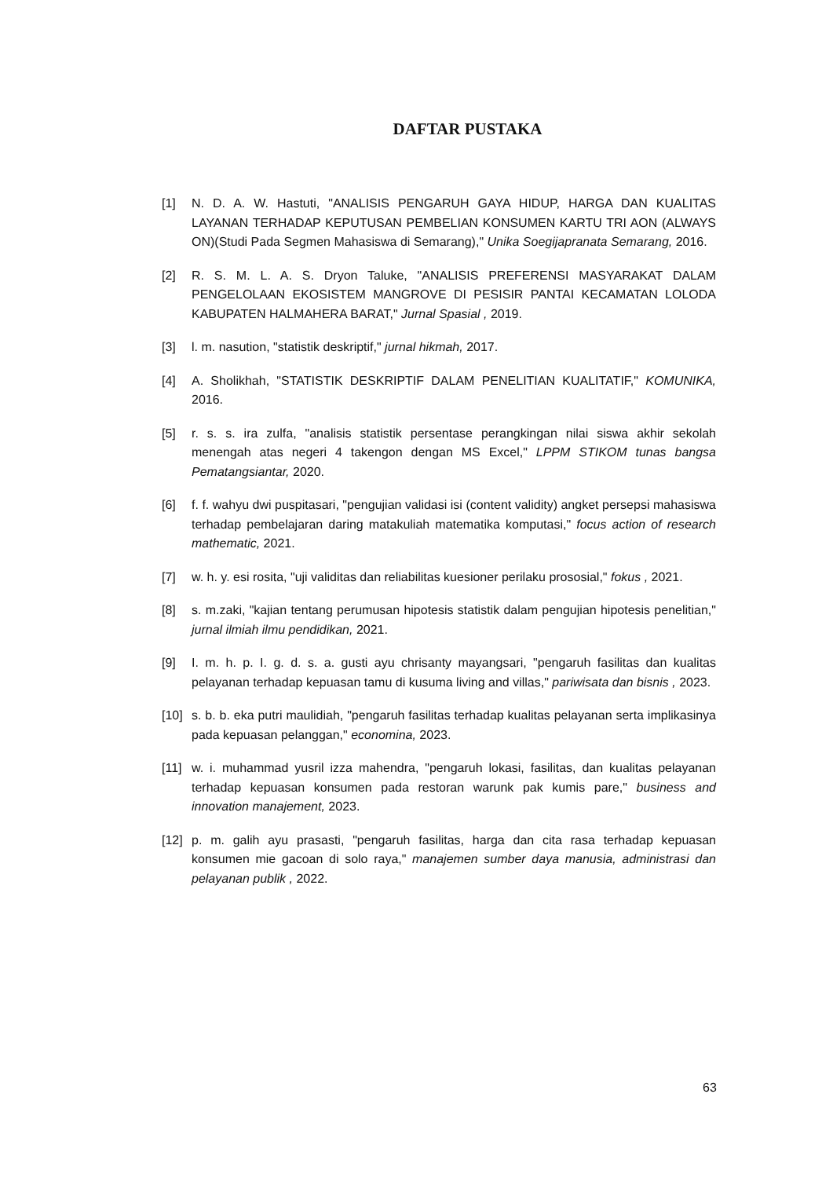DAFTAR PUSTAKA
[1] N. D. A. W. Hastuti, "ANALISIS PENGARUH GAYA HIDUP, HARGA DAN KUALITAS LAYANAN TERHADAP KEPUTUSAN PEMBELIAN KONSUMEN KARTU TRI AON (ALWAYS ON)(Studi Pada Segmen Mahasiswa di Semarang)," Unika Soegijapranata Semarang, 2016.
[2] R. S. M. L. A. S. Dryon Taluke, "ANALISIS PREFERENSI MASYARAKAT DALAM PENGELOLAAN EKOSISTEM MANGROVE DI PESISIR PANTAI KECAMATAN LOLODA KABUPATEN HALMAHERA BARAT," Jurnal Spasial , 2019.
[3] l. m. nasution, "statistik deskriptif," jurnal hikmah, 2017.
[4] A. Sholikhah, "STATISTIK DESKRIPTIF DALAM PENELITIAN KUALITATIF," KOMUNIKA, 2016.
[5] r. s. s. ira zulfa, "analisis statistik persentase perangkingan nilai siswa akhir sekolah menengah atas negeri 4 takengon dengan MS Excel," LPPM STIKOM tunas bangsa Pematangsiantar, 2020.
[6] f. f. wahyu dwi puspitasari, "pengujian validasi isi (content validity) angket persepsi mahasiswa terhadap pembelajaran daring matakuliah matematika komputasi," focus action of research mathematic, 2021.
[7] w. h. y. esi rosita, "uji validitas dan reliabilitas kuesioner perilaku prososial," fokus , 2021.
[8] s. m.zaki, "kajian tentang perumusan hipotesis statistik dalam pengujian hipotesis penelitian," jurnal ilmiah ilmu pendidikan, 2021.
[9] I. m. h. p. I. g. d. s. a. gusti ayu chrisanty mayangsari, "pengaruh fasilitas dan kualitas pelayanan terhadap kepuasan tamu di kusuma living and villas," pariwisata dan bisnis , 2023.
[10] s. b. b. eka putri maulidiah, "pengaruh fasilitas terhadap kualitas pelayanan serta implikasinya pada kepuasan pelanggan," economina, 2023.
[11] w. i. muhammad yusril izza mahendra, "pengaruh lokasi, fasilitas, dan kualitas pelayanan terhadap kepuasan konsumen pada restoran warunk pak kumis pare," business and innovation manajement, 2023.
[12] p. m. galih ayu prasasti, "pengaruh fasilitas, harga dan cita rasa terhadap kepuasan konsumen mie gacoan di solo raya," manajemen sumber daya manusia, administrasi dan pelayanan publik , 2022.
63